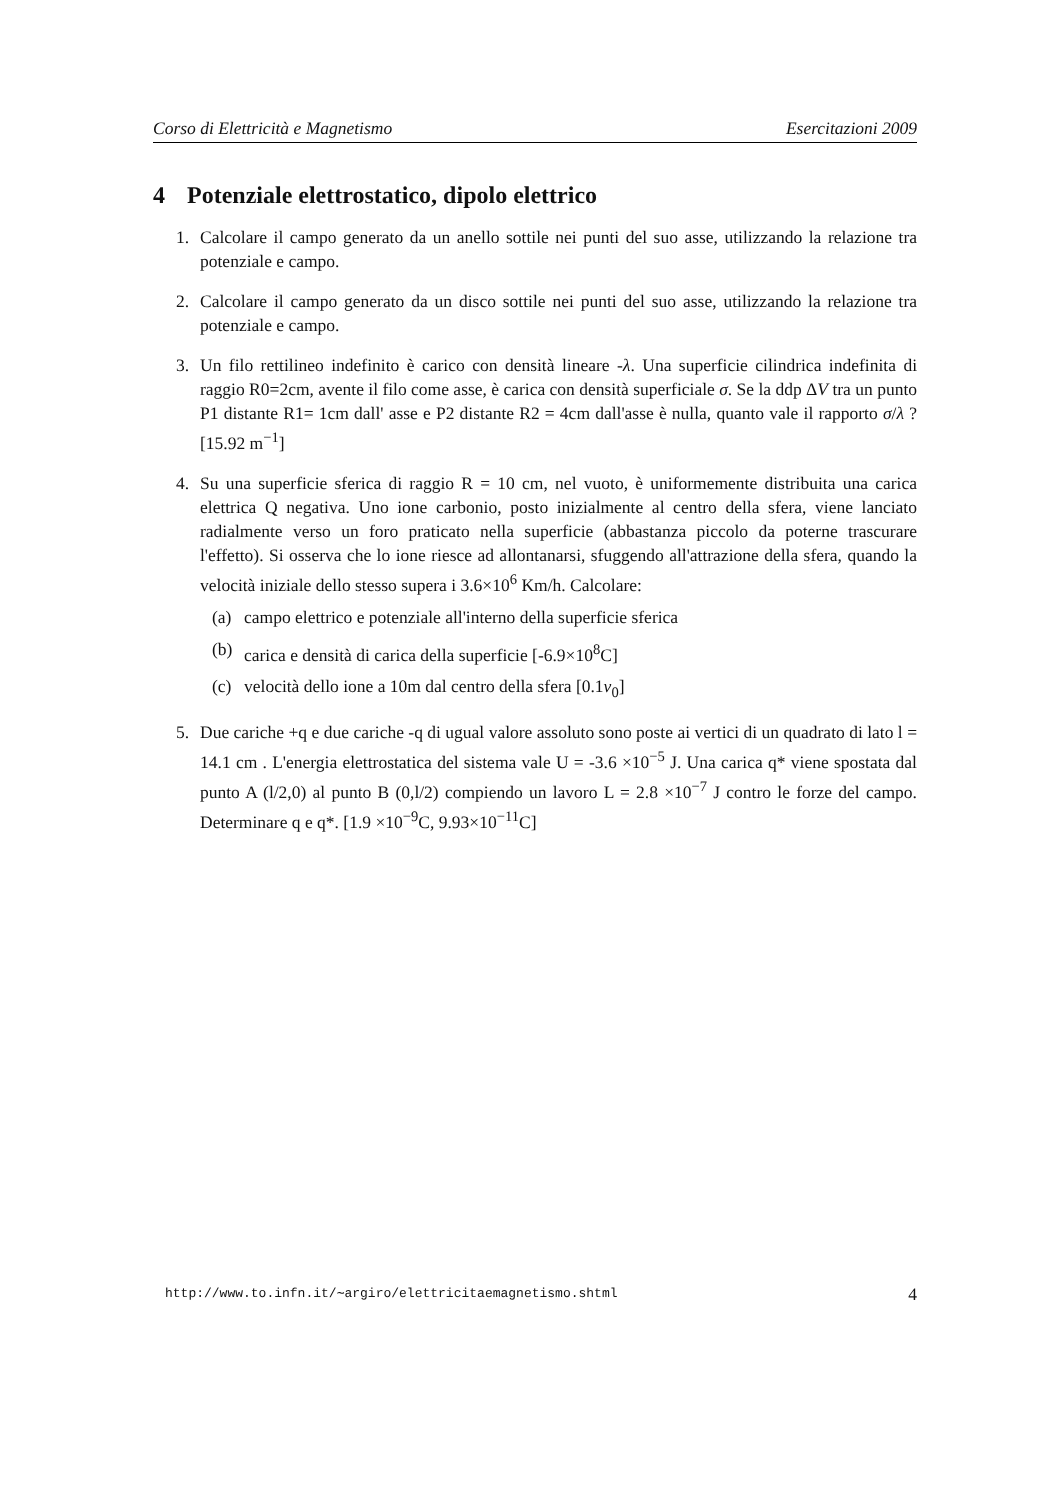Corso di Elettricità e Magnetismo Esercitazioni 2009
4 Potenziale elettrostatico, dipolo elettrico
1. Calcolare il campo generato da un anello sottile nei punti del suo asse, utilizzando la relazione tra potenziale e campo.
2. Calcolare il campo generato da un disco sottile nei punti del suo asse, utilizzando la relazione tra potenziale e campo.
3. Un filo rettilineo indefinito è carico con densità lineare -λ. Una superficie cilindrica indefinita di raggio R0=2cm, avente il filo come asse, è carica con densità superficiale σ. Se la ddp ΔV tra un punto P1 distante R1= 1cm dall' asse e P2 distante R2 = 4cm dall'asse è nulla, quanto vale il rapporto σ/λ ? [15.92 m<sup>−1</sup>]
4. Su una superficie sferica di raggio R = 10 cm, nel vuoto, è uniformemente distribuita una carica elettrica Q negativa. Uno ione carbonio, posto inizialmente al centro della sfera, viene lanciato radialmente verso un foro praticato nella superficie (abbastanza piccolo da poterne trascurare l'effetto). Si osserva che lo ione riesce ad allontanarsi, sfuggendo all'attrazione della sfera, quando la velocità iniziale dello stesso supera i 3.6×10<sup>6</sup> Km/h. Calcolare:
(a) campo elettrico e potenziale all'interno della superficie sferica
(b) carica e densità di carica della superficie [-6.9×10<sup>8</sup>C]
(c) velocità dello ione a 10m dal centro della sfera [0.1v<sub>0</sub>]
5. Due cariche +q e due cariche -q di ugual valore assoluto sono poste ai vertici di un quadrato di lato l = 14.1 cm . L'energia elettrostatica del sistema vale U = -3.6 ×10<sup>−5</sup> J. Una carica q* viene spostata dal punto A (l/2,0) al punto B (0,l/2) compiendo un lavoro L = 2.8 ×10<sup>−7</sup> J contro le forze del campo. Determinare q e q*. [1.9 ×10<sup>−9</sup>C, 9.93×10<sup>−11</sup>C]
http://www.to.infn.it/∼argiro/elettricitaemagnetismo.shtml 4